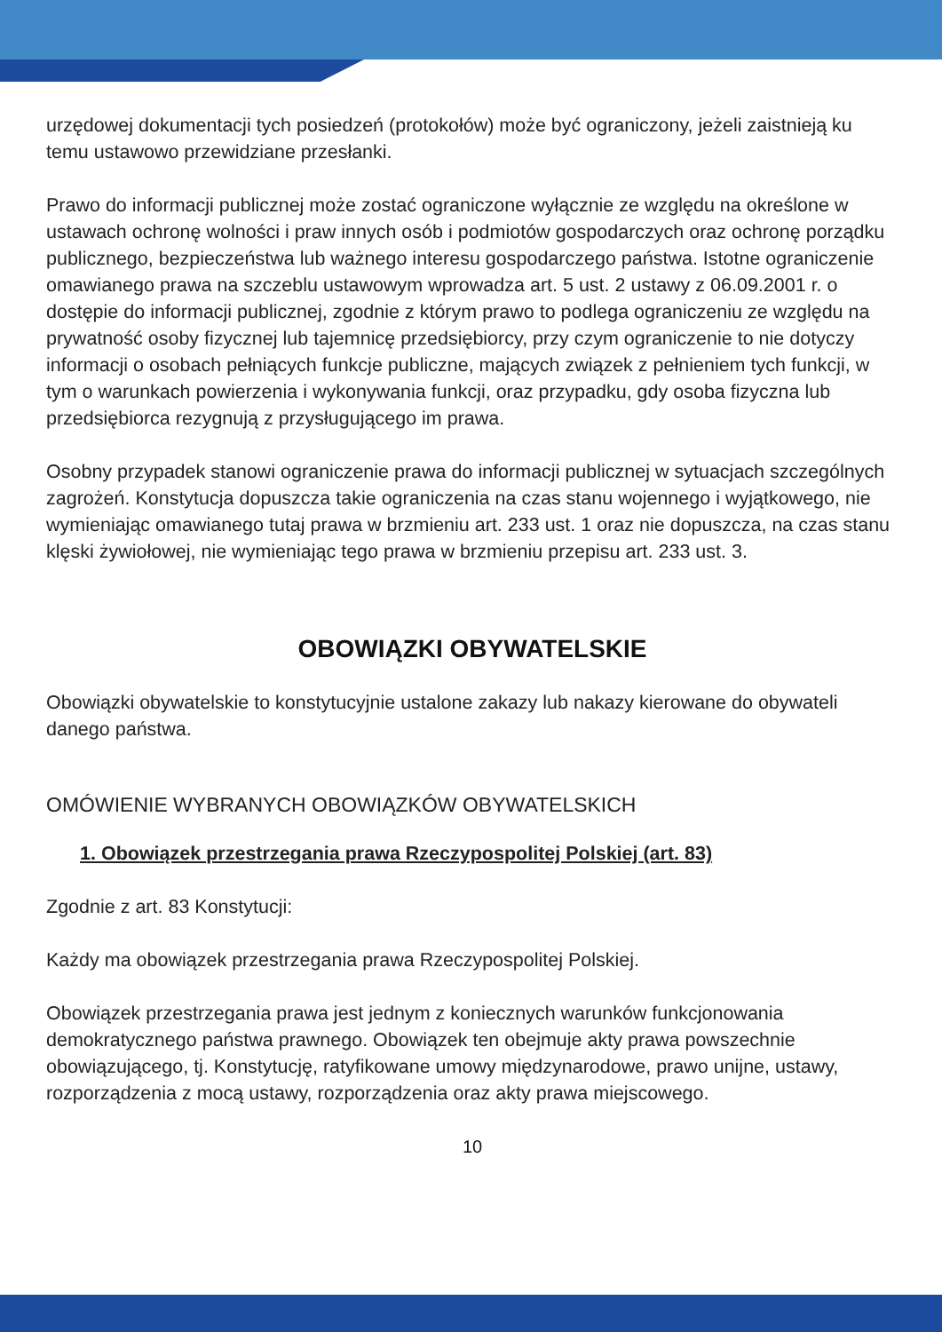urzędowej dokumentacji tych posiedzeń (protokołów) może być ograniczony, jeżeli zaistnieją ku temu ustawowo przewidziane przesłanki.
Prawo do informacji publicznej może zostać ograniczone wyłącznie ze względu na określone w ustawach ochronę wolności i praw innych osób i podmiotów gospodarczych oraz ochronę porządku publicznego, bezpieczeństwa lub ważnego interesu gospodarczego państwa. Istotne ograniczenie omawianego prawa na szczeblu ustawowym wprowadza art. 5 ust. 2 ustawy z 06.09.2001 r. o dostępie do informacji publicznej, zgodnie z którym prawo to podlega ograniczeniu ze względu na prywatność osoby fizycznej lub tajemnicę przedsiębiorcy, przy czym ograniczenie to nie dotyczy informacji o osobach pełniących funkcje publiczne, mających związek z pełnieniem tych funkcji, w tym o warunkach powierzenia i wykonywania funkcji, oraz przypadku, gdy osoba fizyczna lub przedsiębiorca rezygnują z przysługującego im prawa.
Osobny przypadek stanowi ograniczenie prawa do informacji publicznej w sytuacjach szczególnych zagrożeń. Konstytucja dopuszcza takie ograniczenia na czas stanu wojennego i wyjątkowego, nie wymieniając omawianego tutaj prawa w brzmieniu art. 233 ust. 1 oraz nie dopuszcza, na czas stanu klęski żywiołowej, nie wymieniając tego prawa w brzmieniu przepisu art. 233 ust. 3.
OBOWIĄZKI OBYWATELSKIE
Obowiązki obywatelskie to konstytucyjnie ustalone zakazy lub nakazy kierowane do obywateli danego państwa.
OMÓWIENIE WYBRANYCH OBOWIĄZKÓW OBYWATELSKICH
1. Obowiązek przestrzegania prawa Rzeczypospolitej Polskiej (art. 83)
Zgodnie z art. 83 Konstytucji:
Każdy ma obowiązek przestrzegania prawa Rzeczypospolitej Polskiej.
Obowiązek przestrzegania prawa jest jednym z koniecznych warunków funkcjonowania demokratycznego państwa prawnego. Obowiązek ten obejmuje akty prawa powszechnie obowiązującego, tj. Konstytucję, ratyfikowane umowy międzynarodowe, prawo unijne, ustawy, rozporządzenia z mocą ustawy, rozporządzenia oraz akty prawa miejscowego.
10